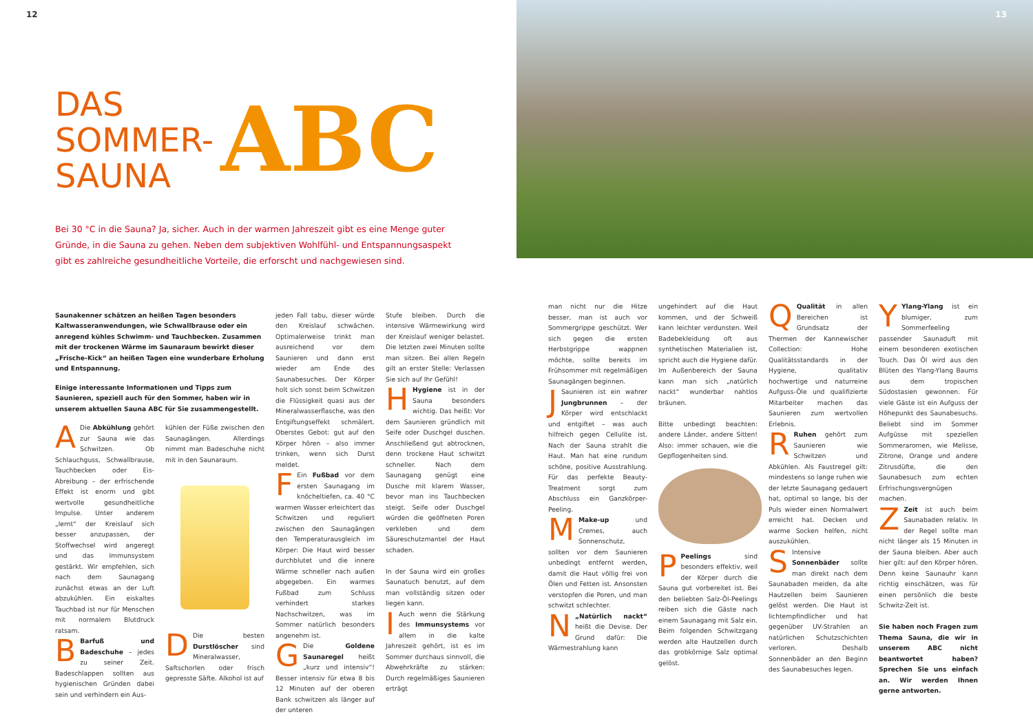12
DAS
SOMMER-
SAUNA
ABC
Bei 30 °C in die Sauna? Ja, sicher. Auch in der warmen Jahreszeit gibt es eine Menge guter Gründe, in die Sauna zu gehen. Neben dem subjektiven Wohlfühl- und Entspannungsaspekt gibt es zahlreiche gesundheitliche Vorteile, die erforscht und nachgewiesen sind.
Saunakenner schätzen an heißen Tagen besonders Kaltwasser­anwendungen, wie Schwallbrause oder ein anregend kühles Schwimm- und Tauchbecken. Zusammen mit der trockenen Wärme im Saunaraum bewirkt dieser „Frische-Kick“ an heißen Tagen eine wunderbare Erholung und Entspannung.
Einige interessante Informationen und Tipps zum Saunieren, speziell auch für den Sommer, haben wir in unserem aktuellen Sauna ABC für Sie zusammengestellt.
ADie Abkühlung gehört zur Sauna wie das Schwitzen. Ob Schlauchguss, Schwallbrause, Tauchbecken oder Eis-Abreibung – der erfrischende Effekt ist enorm und gibt wertvolle gesundheitliche Impulse. Unter anderem „lernt“ der Kreislauf sich besser anzupassen, der Stoffwechsel wird angeregt und das Immunsystem gestärkt. Wir empfehlen, sich nach dem Saunagang zunächst etwas an der Luft abzukühlen. Ein eiskaltes Tauchbad ist nur für Menschen mit normalem Blutdruck ratsam.
BBarfuß und Badeschuhe – jedes zu seiner Zeit. Badeschlappen sollten aus hygienischen Gründen dabei sein und verhindern ein Aus-
kühlen der Füße zwischen den Saunagängen. Allerdings nimmt man Badeschuhe nicht mit in den Saunaraum.
DDie besten Durstlöscher sind Mineralwasser, Saftschorlen oder frisch gepresste Säfte. Alkohol ist auf
jeden Fall tabu, dieser würde den Kreislauf schwächen. Optimalerweise trinkt man ausreichend vor dem Saunieren und dann erst wieder am Ende des Saunabesuches. Der Körper holt sich sonst beim Schwitzen die Flüssigkeit quasi aus der Mineralwasserflasche, was den Entgiftungseffekt schmälert. Oberstes Gebot: gut auf den Körper hören – also immer trinken, wenn sich Durst meldet.
FEin Fußbad vor dem ersten Saunagang im knöcheltiefen, ca. 40 °C warmen Wasser erleichtert das Schwitzen und reguliert zwischen den Saunagängen den Temperaturausgleich im Körper: Die Haut wird besser durchblutet und die innere Wärme schneller nach außen abgegeben. Ein warmes Fußbad zum Schluss verhindert starkes Nachschwitzen, was im Sommer natürlich besonders angenehm ist.
GDie Goldene Saunaregel heißt „kurz und intensiv“! Besser intensiv für etwa 8 bis 12 Minuten auf der oberen Bank schwitzen als länger auf der unteren
Stufe bleiben. Durch die intensive Wärmewirkung wird der Kreislauf weniger belastet. Die letzten zwei Minuten sollte man sitzen. Bei allen Regeln gilt an erster Stelle: Verlassen Sie sich auf Ihr Gefühl!
HHygiene ist in der Sauna besonders wichtig. Das heißt: Vor dem Saunieren gründlich mit Seife oder Duschgel duschen. Anschließend gut abtrocknen, denn trockene Haut schwitzt schneller. Nach dem Saunagang genügt eine Dusche mit klarem Wasser, bevor man ins Tauchbecken steigt. Seife oder Duschgel würden die geöffneten Poren verkleben und dem Säureschutzmantel der Haut schaden.
In der Sauna wird ein großes Saunatuch benutzt, auf dem man vollständig sitzen oder liegen kann.
IAuch wenn die Stärkung des Immunsystems vor allem in die kalte Jahreszeit gehört, ist es im Sommer durchaus sinnvoll, die Abwehrkräfte zu stärken: Durch regelmäßiges Saunieren erträgt
13
man nicht nur die Hitze besser, man ist auch vor Sommergrippe geschützt. Wer sich gegen die ersten Herbstgrippe wappnen möchte, sollte bereits im Frühsommer mit regelmäßigen Saunagängen beginnen.
JSaunieren ist ein wahrer Jungbrunnen – der Körper wird entschlackt und entgiftet – was auch hilfreich gegen Cellulite ist. Nach der Sauna strahlt die Haut. Man hat eine rundum schöne, positive Ausstrahlung. Für das perfekte Beauty-Treatment sorgt zum Abschluss ein Ganzkörper-Peeling.
MMake-up und Cremes, auch Sonnenschutz, sollten vor dem Saunieren unbedingt entfernt werden, damit die Haut völlig frei von Ölen und Fetten ist. Ansonsten verstopfen die Poren, und man schwitzt schlechter.
N „Natürlich nackt“ heißt die Devise. Der Grund dafür: Die Wärmestrahlung kann
ungehindert auf die Haut kommen, und der Schweiß kann leichter verdunsten. Weil Badebekleidung oft aus synthetischen Materialien ist, spricht auch die Hygiene dafür. Im Außenbereich der Sauna kann man sich „natürlich nackt“ wunderbar nahtlos bräunen.
Bitte unbedingt beachten: andere Länder, andere Sitten! Also: immer schauen, wie die Gepflogenheiten sind.
PPeelings sind besonders effektiv, weil der Körper durch die Sauna gut vorbereitet ist. Bei den beliebten Salz-Öl-Peelings reiben sich die Gäste nach einem Saunagang mit Salz ein. Beim folgenden Schwitzgang werden alte Hautzellen durch das grobkörnige Salz optimal gelöst.
QQualität in allen Bereichen ist Grundsatz der Thermen der Kannewischer Collection: Hohe Qualitätsstandards in der Hygiene, qualitativ hochwertige und naturreine Aufguss-Öle und qualifizierte Mitarbeiter machen das Saunieren zum wertvollen Erlebnis.
RRuhen gehört zum Saunieren wie Schwitzen und Abkühlen. Als Faustregel gilt: mindestens so lange ruhen wie der letzte Saunagang gedauert hat, optimal so lange, bis der Puls wieder einen Normalwert erreicht hat. Decken und warme Socken helfen, nicht auszukühlen.
SIntensive Sonnenbäder sollte man direkt nach dem Saunabaden meiden, da alte Hautzellen beim Saunieren gelöst werden. Die Haut ist lichtempfindlicher und hat gegenüber UV-Strahlen an natürlichen Schutzschichten verloren. Deshalb Sonnenbäder an den Beginn des Saunabesuches legen.
YYlang-Ylang ist ein blumiger, zum Sommerfeeling passender Saunaduft mit einem besonderen exotischen Touch. Das Öl wird aus den Blüten des Ylang-Ylang Baums aus dem tropischen Südostasien gewonnen. Für viele Gäste ist ein Aufguss der Höhepunkt des Saunabesuchs. Beliebt sind im Sommer Aufgüsse mit speziellen Sommeraromen, wie Melisse, Zitrone, Orange und andere Zitrusdüfte, die den Saunabesuch zum echten Erfrischungsvergnügen machen.
ZZeit ist auch beim Saunabaden relativ. In der Regel sollte man nicht länger als 15 Minuten in der Sauna bleiben. Aber auch hier gilt: auf den Körper hören. Denn keine Saunauhr kann richtig einschätzen, was für einen persönlich die beste Schwitz-Zeit ist.
Sie haben noch Fragen zum Thema Sauna, die wir in unserem ABC nicht beantwortet haben? Sprechen Sie uns einfach an. Wir werden Ihnen gerne antworten.